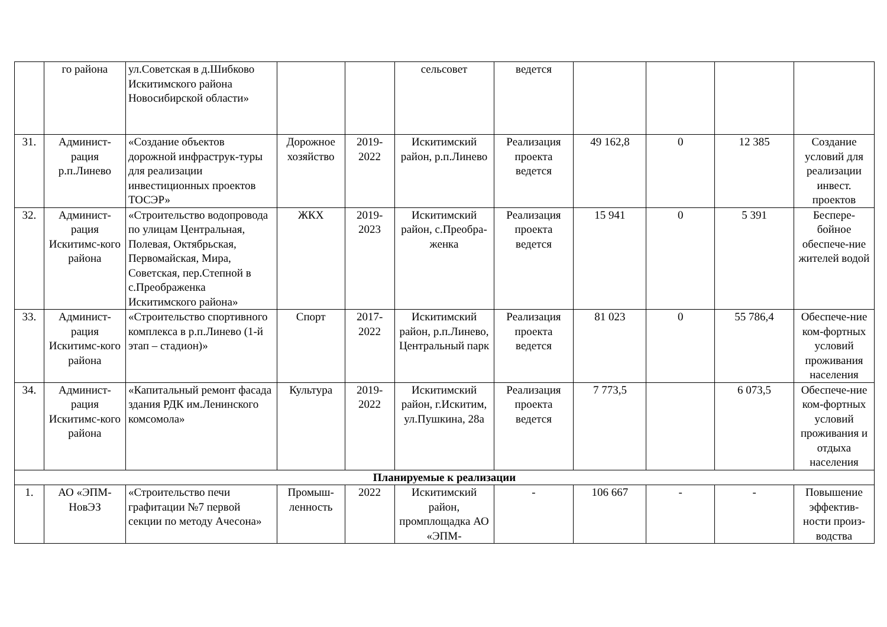| | го района | ул.Советская в д.Шибково Искитимского района Новосибирской области» | | | сельсовет | ведется | | | | |
| 31. | Админист-рация р.п.Линево | «Создание объектов дорожной инфраструк-туры для реализации инвестиционных проектов ТОСЭР» | Дорожное хозяйство | 2019-2022 | Искитимский район, р.п.Линево | Реализация проекта ведется | 49 162,8 | 0 | 12 385 | Создание условий для реализации инвест. проектов |
| 32. | Админист-рация Искитимс-кого района | «Строительство водопровода по улицам Центральная, Полевая, Октябрьская, Первомайская, Мира, Советская, пер.Степной в с.Преображенка Искитимского района» | ЖКХ | 2019-2023 | Искитимский район, с.Преобра-женка | Реализация проекта ведется | 15 941 | 0 | 5 391 | Беспере-бойное обеспече-ние жителей водой |
| 33. | Админист-рация Искитимс-кого района | «Строительство спортивного комплекса в р.п.Линево (1-й этап – стадион)» | Спорт | 2017-2022 | Искитимский район, р.п.Линево, Центральный парк | Реализация проекта ведется | 81 023 | 0 | 55 786,4 | Обеспече-ние ком-фортных условий проживания населения |
| 34. | Админист-рация Искитимс-кого района | «Капитальный ремонт фасада здания РДК им.Ленинского комсомола» | Культура | 2019-2022 | Искитимский район, г.Искитим, ул.Пушкина, 28а | Реализация проекта ведется | 7 773,5 | | 6 073,5 | Обеспече-ние ком-фортных условий проживания и отдыха населения |
| Планируемые к реализации | | | | | | | | | | |
| 1. | АО «ЭПМ-НовЭЗ | «Строительство печи графитации №7 первой секции по методу Ачесона» | Промыш-ленность | 2022 | Искитимский район, промплощадка АО «ЭПМ- | - | 106 667 | - | - | Повышение эффектив-ности произ-водства |